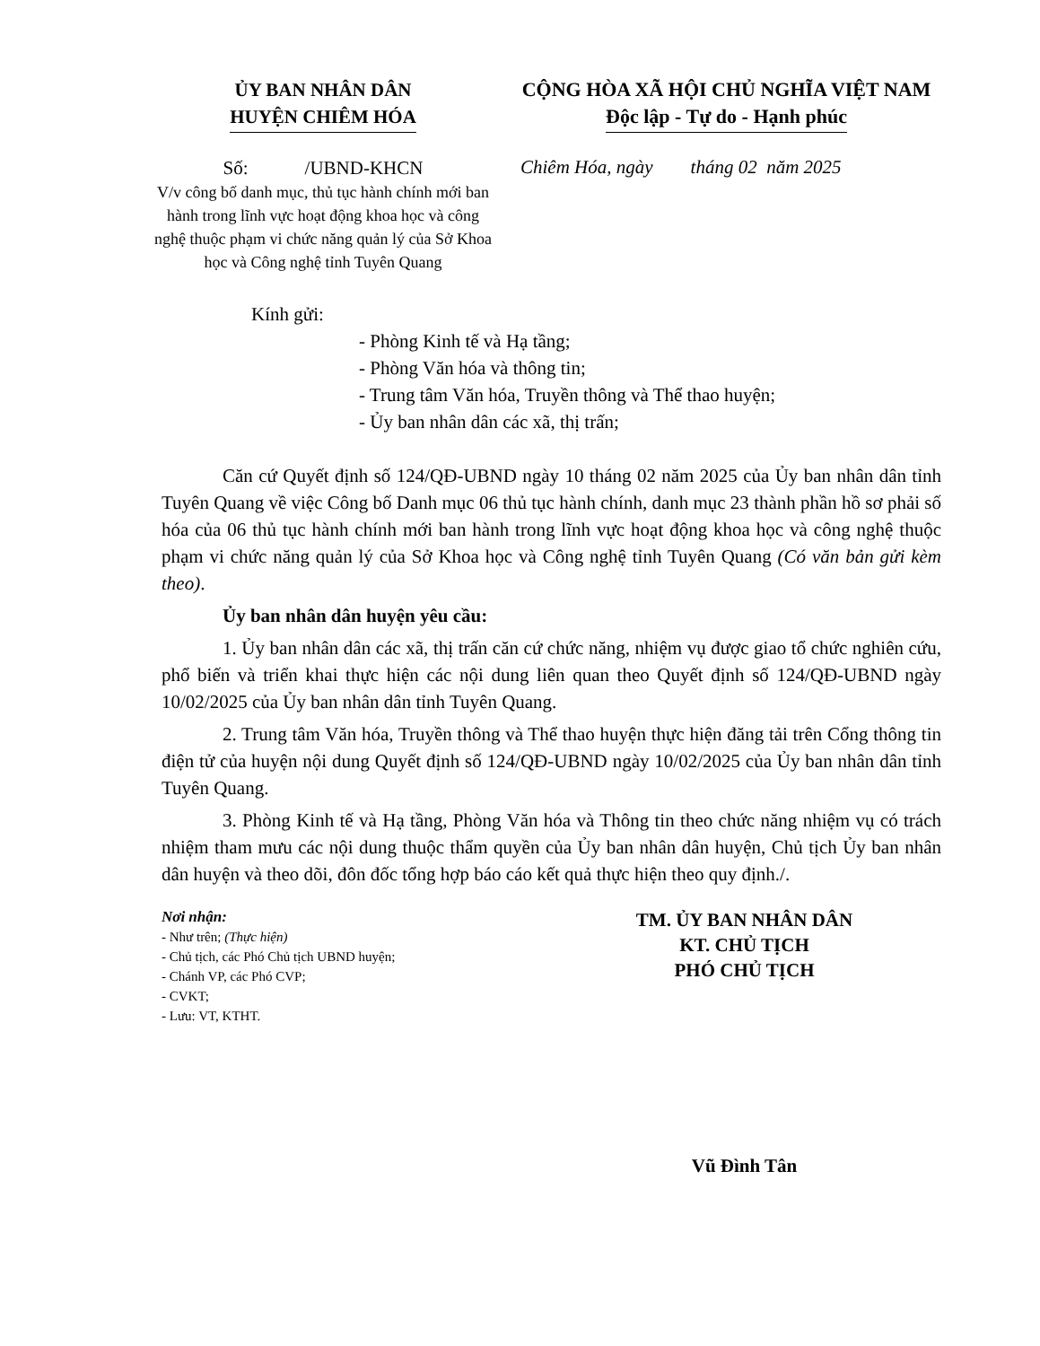ỦY BAN NHÂN DÂN
HUYỆN CHIÊM HÓA
CỘNG HÒA XÃ HỘI CHỦ NGHĨA VIỆT NAM
Độc lập - Tự do - Hạnh phúc
Số: /UBND-KHCN
V/v công bố danh mục, thủ tục hành chính mới ban hành trong lĩnh vực hoạt động khoa học và công nghệ thuộc phạm vi chức năng quản lý của Sở Khoa học và Công nghệ tỉnh Tuyên Quang
Chiêm Hóa, ngày tháng 02 năm 2025
Kính gửi:
- Phòng Kinh tế và Hạ tầng;
- Phòng Văn hóa và thông tin;
- Trung tâm Văn hóa, Truyền thông và Thể thao huyện;
- Ủy ban nhân dân các xã, thị trấn;
Căn cứ Quyết định số 124/QĐ-UBND ngày 10 tháng 02 năm 2025 của Ủy ban nhân dân tỉnh Tuyên Quang về việc Công bố Danh mục 06 thủ tục hành chính, danh mục 23 thành phần hồ sơ phải số hóa của 06 thủ tục hành chính mới ban hành trong lĩnh vực hoạt động khoa học và công nghệ thuộc phạm vi chức năng quản lý của Sở Khoa học và Công nghệ tỉnh Tuyên Quang (Có văn bản gửi kèm theo).
Ủy ban nhân dân huyện yêu cầu:
1. Ủy ban nhân dân các xã, thị trấn căn cứ chức năng, nhiệm vụ được giao tổ chức nghiên cứu, phổ biến và triển khai thực hiện các nội dung liên quan theo Quyết định số 124/QĐ-UBND ngày 10/02/2025 của Ủy ban nhân dân tỉnh Tuyên Quang.
2. Trung tâm Văn hóa, Truyền thông và Thể thao huyện thực hiện đăng tải trên Cổng thông tin điện tử của huyện nội dung Quyết định số 124/QĐ-UBND ngày 10/02/2025 của Ủy ban nhân dân tỉnh Tuyên Quang.
3. Phòng Kinh tế và Hạ tầng, Phòng Văn hóa và Thông tin theo chức năng nhiệm vụ có trách nhiệm tham mưu các nội dung thuộc thẩm quyền của Ủy ban nhân dân huyện, Chủ tịch Ủy ban nhân dân huyện và theo dõi, đôn đốc tổng hợp báo cáo kết quả thực hiện theo quy định./.
Nơi nhận:
- Như trên; (Thực hiện)
- Chủ tịch, các Phó Chủ tịch UBND huyện;
- Chánh VP, các Phó CVP;
- CVKT;
- Lưu: VT, KTHT.
TM. ỦY BAN NHÂN DÂN
KT. CHỦ TỊCH
PHÓ CHỦ TỊCH
Vũ Đình Tân